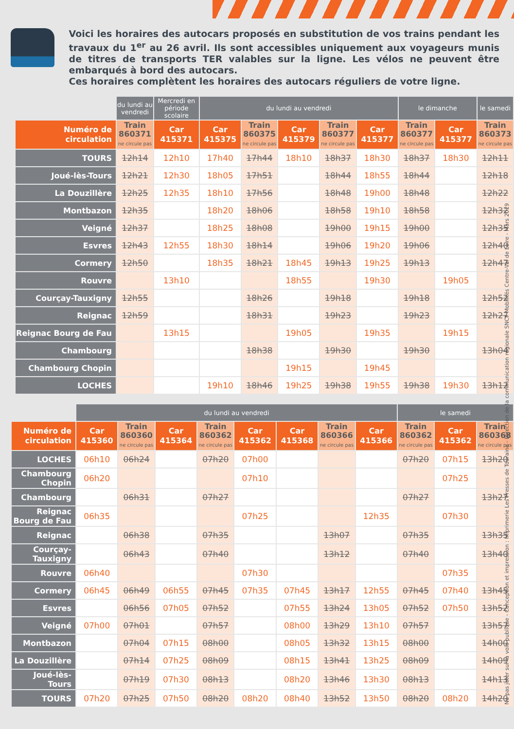Voici les horaires des autocars proposés en substitution de vos trains pendant les travaux du 1<sup>er</sup> au 26 avril. Ils sont accessibles uniquement aux voyageurs munis de titres de transports TER valables sur la ligne. Les vélos ne peuvent être embarqués à bord des autocars.
Ces horaires complètent les horaires des autocars réguliers de votre ligne.
| | du lundi au vendredi | Mercredi en période scolaire | du lundi au vendredi | | | | | le dimanche | | le samedi |
| Numéro de circulation | Train 860371 ne circule pas | Car 415371 | Car 415375 | Train 860375 ne circule pas | Car 415379 | Train 860377 ne circule pas | Car 415377 | Train 860377 ne circule pas | Car 415377 | Train 860373 ne circule pas |
| TOURS | 12h14 | 12h10 | 17h40 | 17h44 | 18h10 | 18h37 | 18h30 | 18h37 | 18h30 | 12h11 |
| Joué-lès-Tours | 12h21 | 12h30 | 18h05 | 17h51 | | 18h44 | 18h55 | 18h44 | | 12h18 |
| La Douzillère | 12h25 | 12h35 | 18h10 | 17h56 | | 18h48 | 19h00 | 18h48 | | 12h22 |
| Montbazon | 12h35 | | 18h20 | 18h06 | | 18h58 | 19h10 | 18h58 | | 12h32 |
| Veigné | 12h37 | | 18h25 | 18h08 | | 19h00 | 19h15 | 19h00 | | 12h35 |
| Esvres | 12h43 | 12h55 | 18h30 | 18h14 | | 19h06 | 19h20 | 19h06 | | 12h40 |
| Cormery | 12h50 | | 18h35 | 18h21 | 18h45 | 19h13 | 19h25 | 19h13 | | 12h47 |
| Rouvre | | 13h10 | | | 18h55 | | 19h30 | | 19h05 | |
| Courçay-Tauxigny | 12h55 | | | 18h26 | | 19h18 | | 19h18 | | 12h52 |
| Reignac | 12h59 | | | 18h31 | | 19h23 | | 19h23 | | 12h27 |
| Reignac Bourg de Fau | | 13h15 | | | 19h05 | | 19h35 | | 19h15 | |
| Chambourg | | | | 18h38 | | 19h30 | | 19h30 | | 13h04 |
| Chambourg Chopin | | | | | 19h15 | | 19h45 | | | |
| LOCHES | | | 19h10 | 18h46 | 19h25 | 19h38 | 19h55 | 19h38 | 19h30 | 13h12 |
| | du lundi au vendredi | | | | | | | | le samedi | | |
| Numéro de circulation | Car 415360 | Train 860360 ne circule pas | Car 415364 | Train 860362 ne circule pas | Car 415362 | Car 415368 | Train 860366 ne circule pas | Car 415366 | Train 860362 ne circule pas | Car 415362 | Train 860368 ne circule pas |
| LOCHES | 06h10 | 06h24 | | 07h20 | 07h00 | | | | 07h20 | 07h15 | 13h20 |
| Chambourg Chopin | 06h20 | | | | 07h10 | | | | | 07h25 | |
| Chambourg | | 06h31 | | 07h27 | | | | | 07h27 | | 13h27 |
| Reignac Bourg de Fau | 06h35 | | | | 07h25 | | | 12h35 | | 07h30 | |
| Reignac | | 06h38 | | 07h35 | | | 13h07 | | 07h35 | | 13h35 |
| Courçay-Tauxigny | | 06h43 | | 07h40 | | | 13h12 | | 07h40 | | 13h40 |
| Rouvre | 06h40 | | | | 07h30 | | | | | 07h35 | |
| Cormery | 06h45 | 06h49 | 06h55 | 07h45 | 07h35 | 07h45 | 13h17 | 12h55 | 07h45 | 07h40 | 13h45 |
| Esvres | | 06h56 | 07h05 | 07h52 | | 07h55 | 13h24 | 13h05 | 07h52 | 07h50 | 13h52 |
| Veigné | 07h00 | 07h01 | | 07h57 | | 08h00 | 13h29 | 13h10 | 07h57 | | 13h57 |
| Montbazon | | 07h04 | 07h15 | 08h00 | | 08h05 | 13h32 | 13h15 | 08h00 | | 14h00 |
| La Douzillère | | 07h14 | 07h25 | 08h09 | | 08h15 | 13h41 | 13h25 | 08h09 | | 14h09 |
| Joué-lès-Tours | | 07h19 | 07h30 | 08h13 | | 08h20 | 13h46 | 13h30 | 08h13 | | 14h13 |
| TOURS | 07h20 | 07h25 | 07h50 | 08h20 | 08h20 | 08h40 | 13h52 | 13h50 | 08h20 | 08h20 | 14h20 |
Ne pas jeter sur la voie publique - Conception et impression : Imprimerie Les Presses de Touraine - Direction de la communication régionale SNCF Mobilités Centre-Val de Loire - Mars 2019